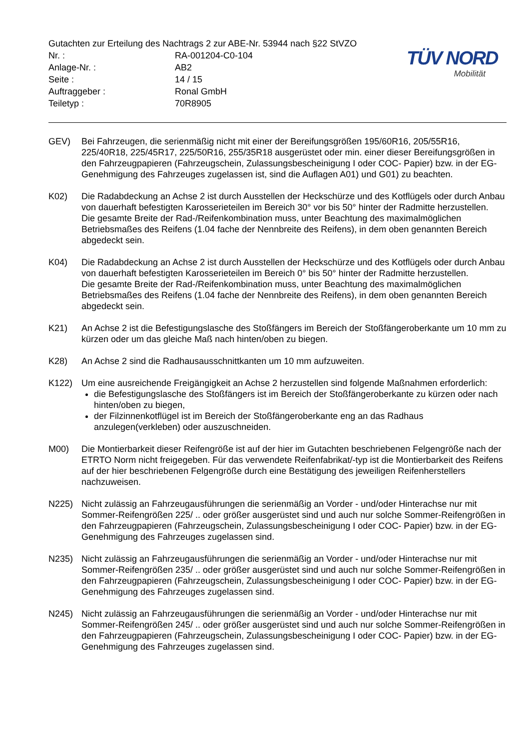Gutachten zur Erteilung des Nachtrags 2 zur ABE-Nr. 53944 nach §22 StVZO
Nr. : RA-001204-C0-104
Anlage-Nr. : AB2
Seite : 14 / 15
Auftraggeber : Ronal GmbH
Teiletyp : 70R8905
TÜV NORD
Mobilität
GEV) Bei Fahrzeugen, die serienmäßig nicht mit einer der Bereifungsgrößen 195/60R16, 205/55R16, 225/40R18, 225/45R17, 225/50R16, 255/35R18 ausgerüstet oder min. einer dieser Bereifungsgrößen in den Fahrzeugpapieren (Fahrzeugschein, Zulassungsbescheinigung I oder COC- Papier) bzw. in der EG-Genehmigung des Fahrzeuges zugelassen ist, sind die Auflagen A01) und G01) zu beachten.
K02) Die Radabdeckung an Achse 2 ist durch Ausstellen der Heckschürze und des Kotflügels oder durch Anbau von dauerhaft befestigten Karosserieteilen im Bereich 30° vor bis 50° hinter der Radmitte herzustellen.
Die gesamte Breite der Rad-/Reifenkombination muss, unter Beachtung des maximalmöglichen Betriebsmaßes des Reifens (1.04 fache der Nennbreite des Reifens), in dem oben genannten Bereich abgedeckt sein.
K04) Die Radabdeckung an Achse 2 ist durch Ausstellen der Heckschürze und des Kotflügels oder durch Anbau von dauerhaft befestigten Karosserieteilen im Bereich 0° bis 50° hinter der Radmitte herzustellen.
Die gesamte Breite der Rad-/Reifenkombination muss, unter Beachtung des maximalmöglichen Betriebsmaßes des Reifens (1.04 fache der Nennbreite des Reifens), in dem oben genannten Bereich abgedeckt sein.
K21) An Achse 2 ist die Befestigungslasche des Stoßfängers im Bereich der Stoßfängeroberkante um 10 mm zu kürzen oder um das gleiche Maß nach hinten/oben zu biegen.
K28) An Achse 2 sind die Radhausausschnittkanten um 10 mm aufzuweiten.
K122) Um eine ausreichende Freigängigkeit an Achse 2 herzustellen sind folgende Maßnahmen erforderlich:
die Befestigungslasche des Stoßfängers ist im Bereich der Stoßfängeroberkante zu kürzen oder nach hinten/oben zu biegen,
der Filzinnenkotflügel ist im Bereich der Stoßfängeroberkante eng an das Radhaus anzulegen(verkleben) oder auszuschneiden.
M00) Die Montierbarkeit dieser Reifengröße ist auf der hier im Gutachten beschriebenen Felgengröße nach der ETRTO Norm nicht freigegeben. Für das verwendete Reifenfabrikat/-typ ist die Montierbarkeit des Reifens auf der hier beschriebenen Felgengröße durch eine Bestätigung des jeweiligen Reifenherstellers nachzuweisen.
N225) Nicht zulässig an Fahrzeugausführungen die serienmäßig an Vorder - und/oder Hinterachse nur mit Sommer-Reifengrößen 225/ .. oder größer ausgerüstet sind und auch nur solche Sommer-Reifengrößen in den Fahrzeugpapieren (Fahrzeugschein, Zulassungsbescheinigung I oder COC- Papier) bzw. in der EG-Genehmigung des Fahrzeuges zugelassen sind.
N235) Nicht zulässig an Fahrzeugausführungen die serienmäßig an Vorder - und/oder Hinterachse nur mit Sommer-Reifengrößen 235/ .. oder größer ausgerüstet sind und auch nur solche Sommer-Reifengrößen in den Fahrzeugpapieren (Fahrzeugschein, Zulassungsbescheinigung I oder COC- Papier) bzw. in der EG-Genehmigung des Fahrzeuges zugelassen sind.
N245) Nicht zulässig an Fahrzeugausführungen die serienmäßig an Vorder - und/oder Hinterachse nur mit Sommer-Reifengrößen 245/ .. oder größer ausgerüstet sind und auch nur solche Sommer-Reifengrößen in den Fahrzeugpapieren (Fahrzeugschein, Zulassungsbescheinigung I oder COC- Papier) bzw. in der EG-Genehmigung des Fahrzeuges zugelassen sind.